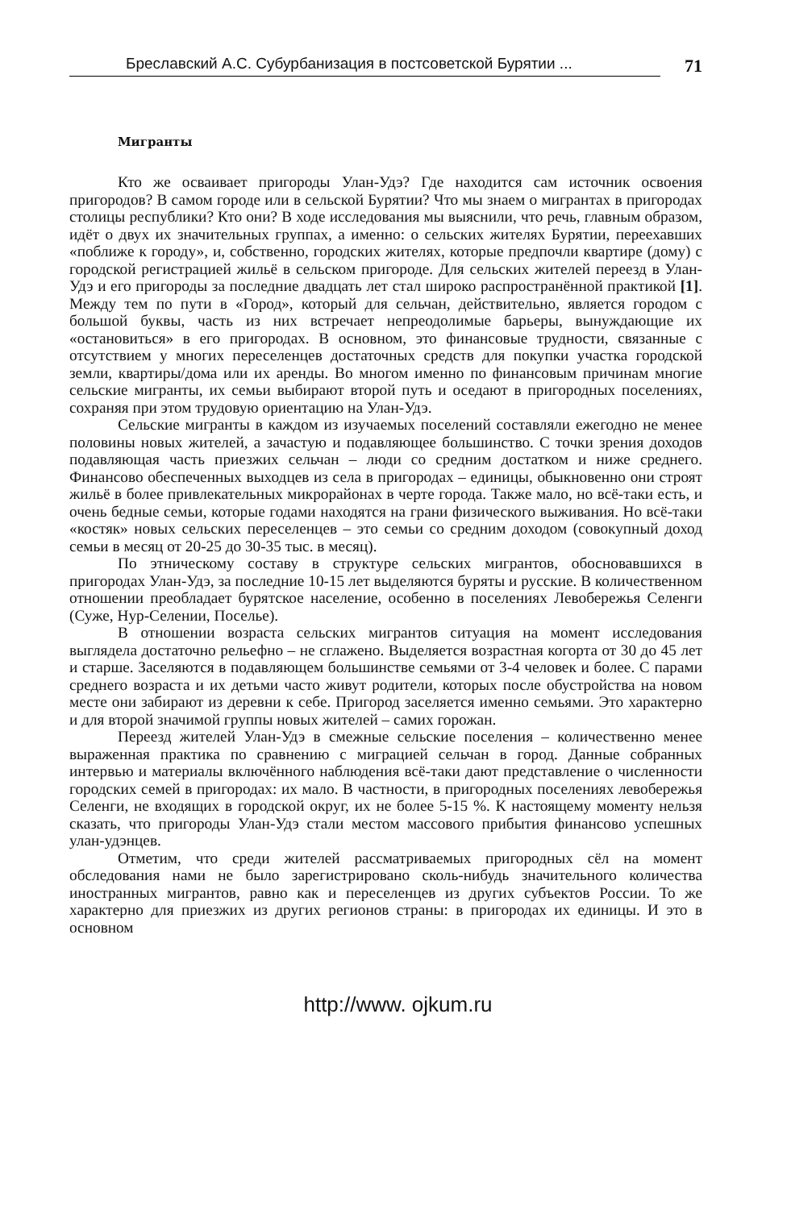Бреславский А.С. Субурбанизация в постсоветской Бурятии ...
71
Мигранты
Кто же осваивает пригороды Улан-Удэ? Где находится сам источник освоения пригородов? В самом городе или в сельской Бурятии? Что мы знаем о мигрантах в пригородах столицы республики? Кто они? В ходе исследования мы выяснили, что речь, главным образом, идёт о двух их значительных группах, а именно: о сельских жителях Бурятии, переехавших «поближе к городу», и, собственно, городских жителях, которые предпочли квартире (дому) с городской регистрацией жильё в сельском пригороде. Для сельских жителей переезд в Улан-Удэ и его пригороды за последние двадцать лет стал широко распространённой практикой [1]. Между тем по пути в «Город», который для сельчан, действительно, является городом с большой буквы, часть из них встречает непреодолимые барьеры, вынуждающие их «остановиться» в его пригородах. В основном, это финансовые трудности, связанные с отсутствием у многих переселенцев достаточных средств для покупки участка городской земли, квартиры/дома или их аренды. Во многом именно по финансовым причинам многие сельские мигранты, их семьи выбирают второй путь и оседают в пригородных поселениях, сохраняя при этом трудовую ориентацию на Улан-Удэ.
Сельские мигранты в каждом из изучаемых поселений составляли ежегодно не менее половины новых жителей, а зачастую и подавляющее большинство. С точки зрения доходов подавляющая часть приезжих сельчан – люди со средним достатком и ниже среднего. Финансово обеспеченных выходцев из села в пригородах – единицы, обыкновенно они строят жильё в более привлекательных микрорайонах в черте города. Также мало, но всё-таки есть, и очень бедные семьи, которые годами находятся на грани физического выживания. Но всё-таки «костяк» новых сельских переселенцев – это семьи со средним доходом (совокупный доход семьи в месяц от 20-25 до 30-35 тыс. в месяц).
По этническому составу в структуре сельских мигрантов, обосновавшихся в пригородах Улан-Удэ, за последние 10-15 лет выделяются буряты и русские. В количественном отношении преобладает бурятское население, особенно в поселениях Левобережья Селенги (Суже, Нур-Селении, Поселье).
В отношении возраста сельских мигрантов ситуация на момент исследования выглядела достаточно рельефно – не сглажено. Выделяется возрастная когорта от 30 до 45 лет и старше. Заселяются в подавляющем большинстве семьями от 3-4 человек и более. С парами среднего возраста и их детьми часто живут родители, которых после обустройства на новом месте они забирают из деревни к себе. Пригород заселяется именно семьями. Это характерно и для второй значимой группы новых жителей – самих горожан.
Переезд жителей Улан-Удэ в смежные сельские поселения – количественно менее выраженная практика по сравнению с миграцией сельчан в город. Данные собранных интервью и материалы включённого наблюдения всё-таки дают представление о численности городских семей в пригородах: их мало. В частности, в пригородных поселениях левобережья Селенги, не входящих в городской округ, их не более 5-15 %. К настоящему моменту нельзя сказать, что пригороды Улан-Удэ стали местом массового прибытия финансово успешных улан-удэнцев.
Отметим, что среди жителей рассматриваемых пригородных сёл на момент обследования нами не было зарегистрировано сколь-нибудь значительного количества иностранных мигрантов, равно как и переселенцев из других субъектов России. То же характерно для приезжих из других регионов страны: в пригородах их единицы. И это в основном
http://www. ojkum.ru